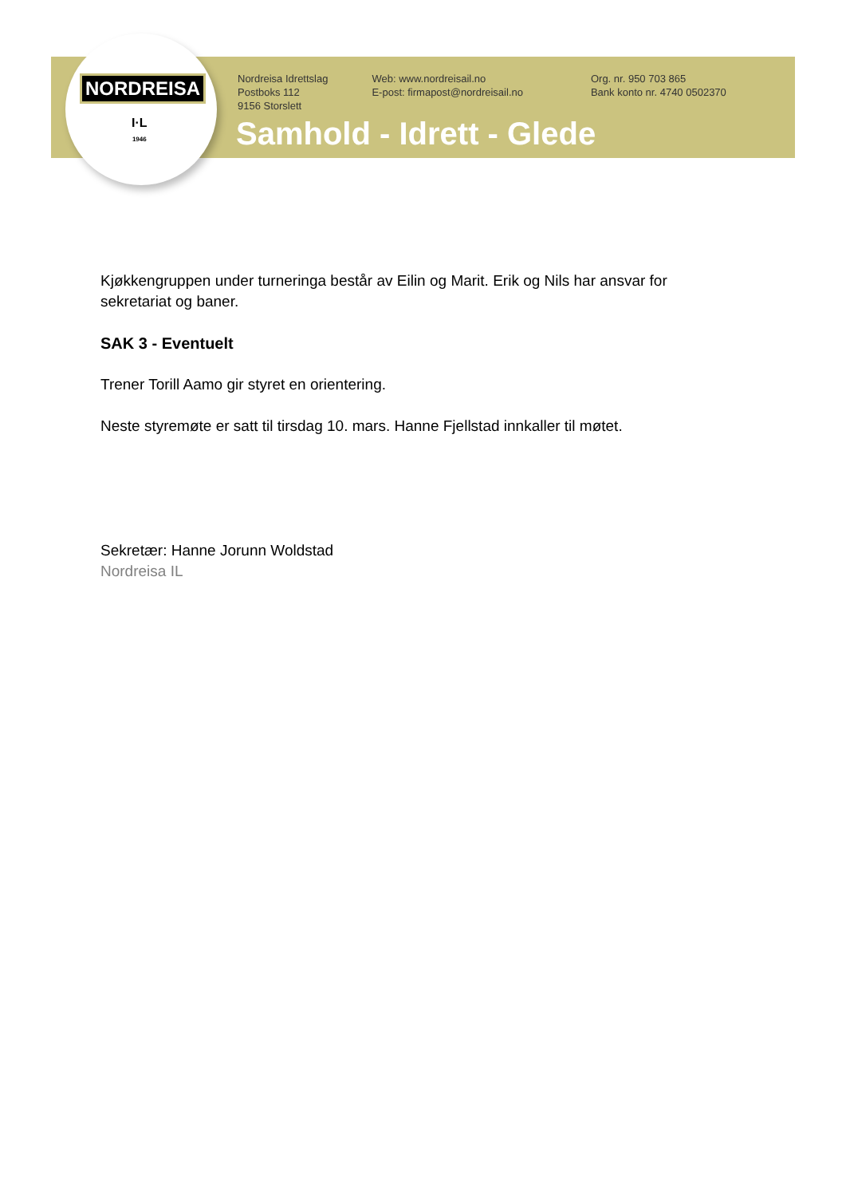NORDREISA
I·L
1946
Nordreisa Idrettslag
Postboks 112
9156 Storslett
Web: www.nordreisail.no
E-post: firmapost@nordreisail.no
Org. nr. 950 703 865
Bank konto nr. 4740 0502370
Samhold - Idrett - Glede
Kjøkkengruppen under turneringa består av Eilin og Marit. Erik og Nils har ansvar for sekretariat og baner.
SAK 3 - Eventuelt
Trener Torill Aamo gir styret en orientering.
Neste styremøte er satt til tirsdag 10. mars. Hanne Fjellstad innkaller til møtet.
Sekretær: Hanne Jorunn Woldstad
Nordreisa IL